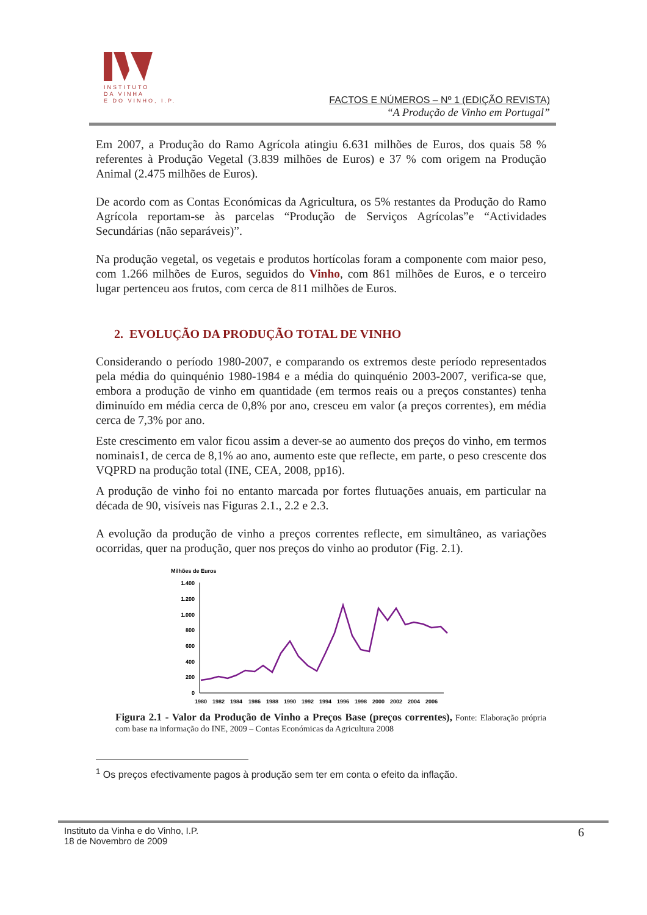INSTITUTO
DA VINHA
E DO VINHO, I.P.
FACTOS E NÚMEROS – Nº 1 (EDIÇÃO REVISTA)
“A Produção de Vinho em Portugal”
Em 2007, a Produção do Ramo Agrícola atingiu 6.631 milhões de Euros, dos quais 58 % referentes à Produção Vegetal (3.839 milhões de Euros) e 37 % com origem na Produção Animal (2.475 milhões de Euros).
De acordo com as Contas Económicas da Agricultura, os 5% restantes da Produção do Ramo Agrícola reportam-se às parcelas “Produção de Serviços Agrícolas”e “Actividades Secundárias (não separáveis)”.
Na produção vegetal, os vegetais e produtos hortícolas foram a componente com maior peso, com 1.266 milhões de Euros, seguidos do Vinho, com 861 milhões de Euros, e o terceiro lugar pertenceu aos frutos, com cerca de 811 milhões de Euros.
2. EVOLUÇÃO DA PRODUÇÃO TOTAL DE VINHO
Considerando o período 1980-2007, e comparando os extremos deste período representados pela média do quinquénio 1980-1984 e a média do quinquénio 2003-2007, verifica-se que, embora a produção de vinho em quantidade (em termos reais ou a preços constantes) tenha diminuído em média cerca de 0,8% por ano, cresceu em valor (a preços correntes), em média cerca de 7,3% por ano.
Este crescimento em valor ficou assim a dever-se ao aumento dos preços do vinho, em termos nominais1, de cerca de 8,1% ao ano, aumento este que reflecte, em parte, o peso crescente dos VQPRD na produção total (INE, CEA, 2008, pp16).
A produção de vinho foi no entanto marcada por fortes flutuações anuais, em particular na década de 90, visíveis nas Figuras 2.1., 2.2 e 2.3.
A evolução da produção de vinho a preços correntes reflecte, em simultâneo, as variações ocorridas, quer na produção, quer nos preços do vinho ao produtor (Fig. 2.1).
Milhões de Euros
1.400
1.200
1.000
800
600
400
200
0
1980
1982
1984
1986
1988
1990
1992
1994
1996
1998
2000
2002
2004
2006
Figura 2.1 - Valor da Produção de Vinho a Preços Base (preços correntes), Fonte: Elaboração própria com base na informação do INE, 2009 – Contas Económicas da Agricultura 2008
<sup>1</sup> Os preços efectivamente pagos à produção sem ter em conta o efeito da inflação.
Instituto da Vinha e do Vinho, I.P.
18 de Novembro de 2009
6